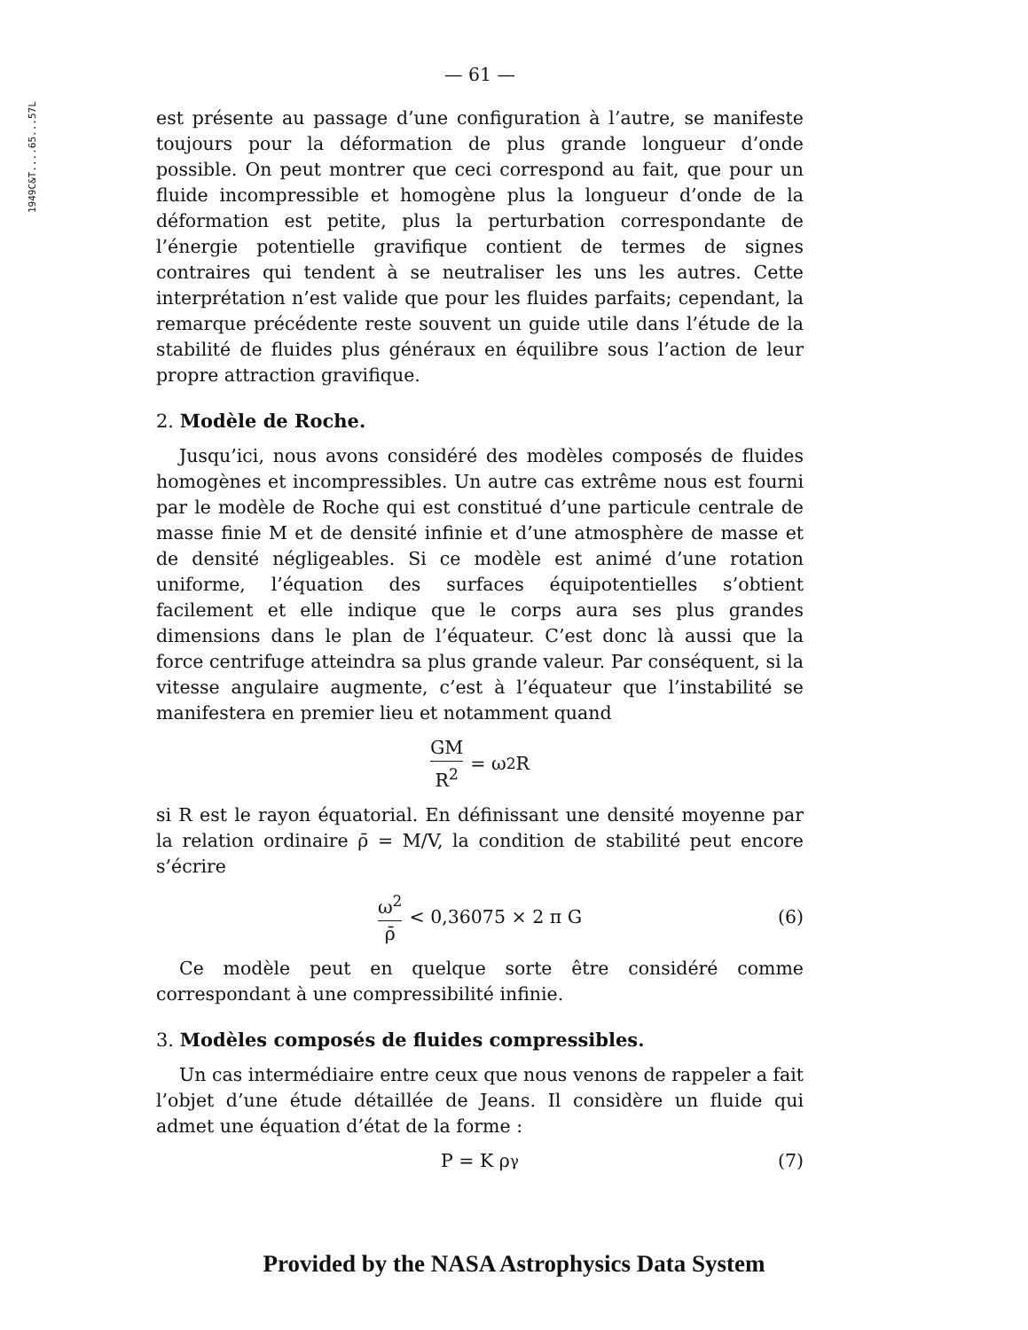1949C&T....65...57L
— 61 —
est présente au passage d’une configuration à l’autre, se manifeste toujours pour la déformation de plus grande longueur d’onde possible. On peut montrer que ceci correspond au fait, que pour un fluide incompressible et homogène plus la longueur d’onde de la déformation est petite, plus la perturbation correspondante de l’énergie potentielle gravifique contient de termes de signes contraires qui tendent à se neutraliser les uns les autres. Cette interprétation n’est valide que pour les fluides parfaits; cependant, la remarque précédente reste souvent un guide utile dans l’étude de la stabilité de fluides plus généraux en équilibre sous l’action de leur propre attraction gravifique.
2. Modèle de Roche.
Jusqu’ici, nous avons considéré des modèles composés de fluides homogènes et incompressibles. Un autre cas extrême nous est fourni par le modèle de Roche qui est constitué d’une particule centrale de masse finie M et de densité infinie et d’une atmosphère de masse et de densité négligeables. Si ce modèle est animé d’une rotation uniforme, l’équation des surfaces équipotentielles s’obtient facilement et elle indique que le corps aura ses plus grandes dimensions dans le plan de l’équateur. C’est donc là aussi que la force centrifuge atteindra sa plus grande valeur. Par conséquent, si la vitesse angulaire augmente, c’est à l’équateur que l’instabilité se manifestera en premier lieu et notamment quand
GM R<sup>2</sup> = ω<sup>2</sup> R
si R est le rayon équatorial. En définissant une densité moyenne par la relation ordinaire ρ̄ = M/V, la condition de stabilité peut encore s’écrire
ω<sup>2</sup> ρ̄ < 0,36075 × 2 π G (6)
Ce modèle peut en quelque sorte être considéré comme correspondant à une compressibilité infinie.
3. Modèles composés de fluides compressibles.
Un cas intermédiaire entre ceux que nous venons de rappeler a fait l’objet d’une étude détaillée de Jeans. Il considère un fluide qui admet une équation d’état de la forme :
P = K ρ<sup>γ</sup> (7)
Provided by the NASA Astrophysics Data System